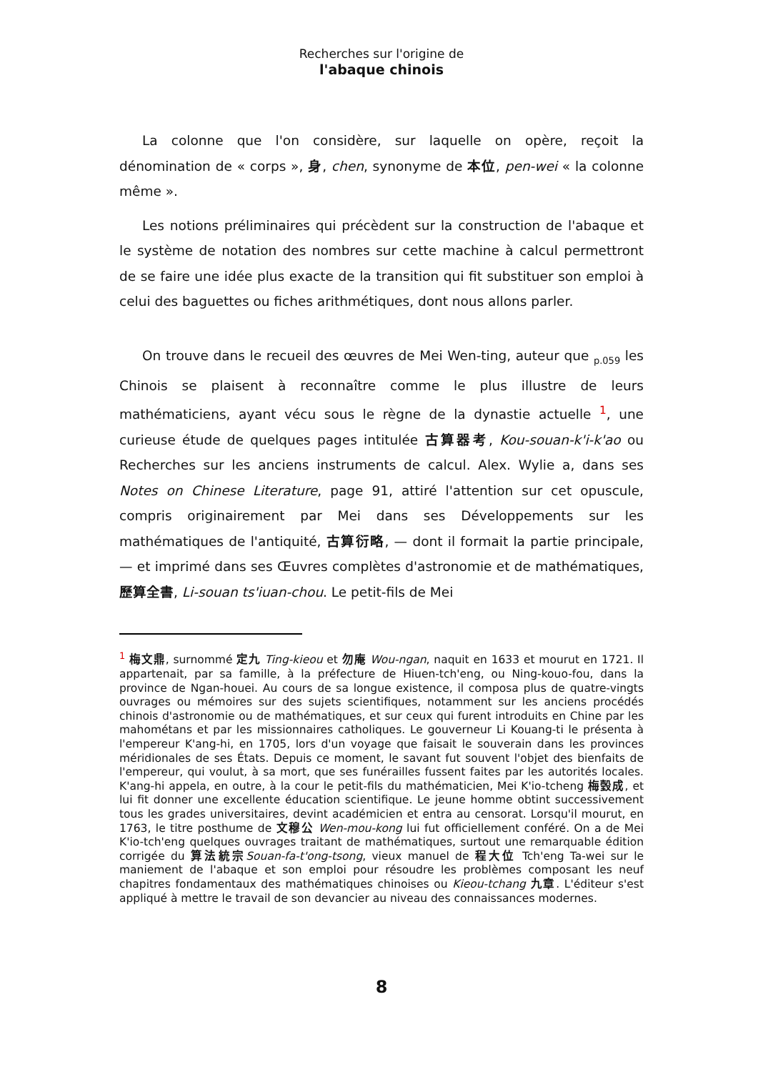Recherches sur l'origine de
l'abaque chinois
La colonne que l'on considère, sur laquelle on opère, reçoit la dénomination de « corps », 身, chen, synonyme de 本位, pen-wei « la colonne même ».
Les notions préliminaires qui précèdent sur la construction de l'abaque et le système de notation des nombres sur cette machine à calcul permettront de se faire une idée plus exacte de la transition qui fit substituer son emploi à celui des baguettes ou fiches arithmétiques, dont nous allons parler.
On trouve dans le recueil des œuvres de Mei Wen-ting, auteur que <sub>p.059</sub> les Chinois se plaisent à reconnaître comme le plus illustre de leurs mathématiciens, ayant vécu sous le règne de la dynastie actuelle <sup>1</sup>, une curieuse étude de quelques pages intitulée 古算器考, Kou-souan-k'i-k'ao ou Recherches sur les anciens instruments de calcul. Alex. Wylie a, dans ses Notes on Chinese Literature, page 91, attiré l'attention sur cet opuscule, compris originairement par Mei dans ses Développements sur les mathématiques de l'antiquité, 古算衍略, — dont il formait la partie principale, — et imprimé dans ses Œuvres complètes d'astronomie et de mathématiques, 歷算全書, Li-souan ts'iuan-chou. Le petit-fils de Mei
<sup>1</sup> 梅文鼎, surnommé 定九 Ting-kieou et 勿庵 Wou-ngan, naquit en 1633 et mourut en 1721. Il appartenait, par sa famille, à la préfecture de Hiuen-tch'eng, ou Ning-kouo-fou, dans la province de Ngan-houei. Au cours de sa longue existence, il composa plus de quatre-vingts ouvrages ou mémoires sur des sujets scientifiques, notamment sur les anciens procédés chinois d'astronomie ou de mathématiques, et sur ceux qui furent introduits en Chine par les mahométans et par les missionnaires catholiques. Le gouverneur Li Kouang-ti le présenta à l'empereur K'ang-hi, en 1705, lors d'un voyage que faisait le souverain dans les provinces méridionales de ses États. Depuis ce moment, le savant fut souvent l'objet des bienfaits de l'empereur, qui voulut, à sa mort, que ses funérailles fussent faites par les autorités locales. K'ang-hi appela, en outre, à la cour le petit-fils du mathématicien, Mei K'io-tcheng 梅瑴成, et lui fit donner une excellente éducation scientifique. Le jeune homme obtint successivement tous les grades universitaires, devint académicien et entra au censorat. Lorsqu'il mourut, en 1763, le titre posthume de 文穆公 Wen-mou-kong lui fut officiellement conféré. On a de Mei K'io-tch'eng quelques ouvrages traitant de mathématiques, surtout une remarquable édition corrigée du 算法統宗 Souan-fa-t'ong-tsong, vieux manuel de 程大位 Tch'eng Ta-wei sur le maniement de l'abaque et son emploi pour résoudre les problèmes composant les neuf chapitres fondamentaux des mathématiques chinoises ou Kieou-tchang 九章. L'éditeur s'est appliqué à mettre le travail de son devancier au niveau des connaissances modernes.
8